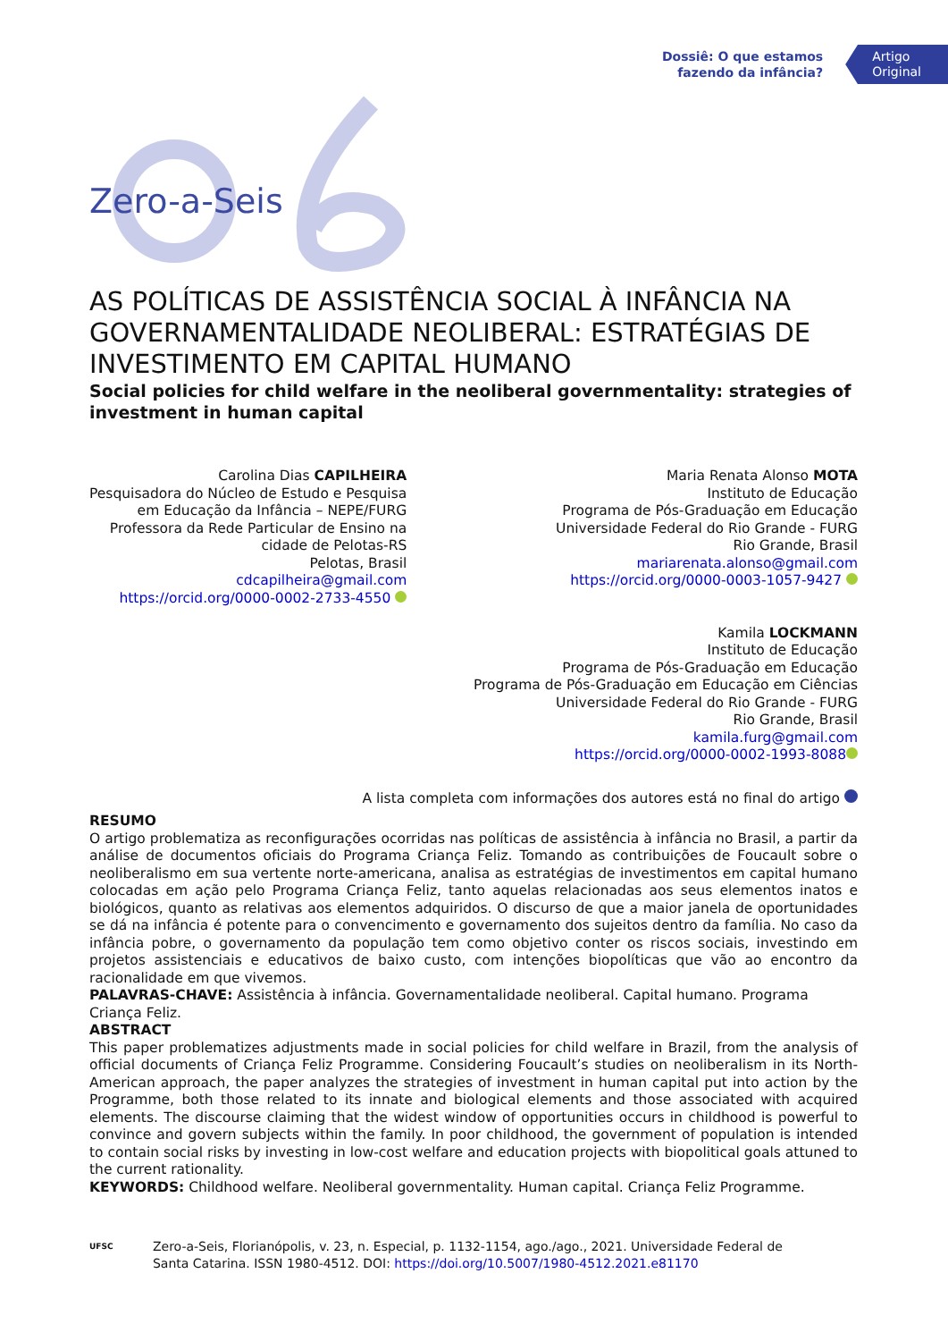Dossiê: O que estamos
fazendo da infância?
Artigo
Original
Zero-a-Seis
AS POLÍTICAS DE ASSISTÊNCIA SOCIAL À INFÂNCIA NA GOVERNAMENTALIDADE NEOLIBERAL: ESTRATÉGIAS DE INVESTIMENTO EM CAPITAL HUMANO
Social policies for child welfare in the neoliberal governmentality: strategies of investment in human capital
Carolina Dias CAPILHEIRA
Pesquisadora do Núcleo de Estudo e Pesquisa
em Educação da Infância – NEPE/FURG
Professora da Rede Particular de Ensino na
cidade de Pelotas-RS
Pelotas, Brasil
cdcapilheira@gmail.com
https://orcid.org/0000-0002-2733-4550
Maria Renata Alonso MOTA
Instituto de Educação
Programa de Pós-Graduação em Educação
Universidade Federal do Rio Grande - FURG
Rio Grande, Brasil
mariarenata.alonso@gmail.com
https://orcid.org/0000-0003-1057-9427
Kamila LOCKMANN
Instituto de Educação
Programa de Pós-Graduação em Educação
Programa de Pós-Graduação em Educação em Ciências
Universidade Federal do Rio Grande - FURG
Rio Grande, Brasil
kamila.furg@gmail.com
https://orcid.org/0000-0002-1993-8088
A lista completa com informações dos autores está no final do artigo
RESUMO
O artigo problematiza as reconfigurações ocorridas nas políticas de assistência à infância no Brasil, a partir da análise de documentos oficiais do Programa Criança Feliz. Tomando as contribuições de Foucault sobre o neoliberalismo em sua vertente norte-americana, analisa as estratégias de investimentos em capital humano colocadas em ação pelo Programa Criança Feliz, tanto aquelas relacionadas aos seus elementos inatos e biológicos, quanto as relativas aos elementos adquiridos. O discurso de que a maior janela de oportunidades se dá na infância é potente para o convencimento e governamento dos sujeitos dentro da família. No caso da infância pobre, o governamento da população tem como objetivo conter os riscos sociais, investindo em projetos assistenciais e educativos de baixo custo, com intenções biopolíticas que vão ao encontro da racionalidade em que vivemos.
PALAVRAS-CHAVE: Assistência à infância. Governamentalidade neoliberal. Capital humano. Programa Criança Feliz.
ABSTRACT
This paper problematizes adjustments made in social policies for child welfare in Brazil, from the analysis of official documents of Criança Feliz Programme. Considering Foucault’s studies on neoliberalism in its North-American approach, the paper analyzes the strategies of investment in human capital put into action by the Programme, both those related to its innate and biological elements and those associated with acquired elements. The discourse claiming that the widest window of opportunities occurs in childhood is powerful to convince and govern subjects within the family. In poor childhood, the government of population is intended to contain social risks by investing in low-cost welfare and education projects with biopolitical goals attuned to the current rationality.
KEYWORDS: Childhood welfare. Neoliberal governmentality. Human capital. Criança Feliz Programme.
UFSC
Zero-a-Seis, Florianópolis, v. 23, n. Especial, p. 1132-1154, ago./ago., 2021. Universidade Federal de Santa Catarina. ISSN 1980-4512. DOI: https://doi.org/10.5007/1980-4512.2021.e81170